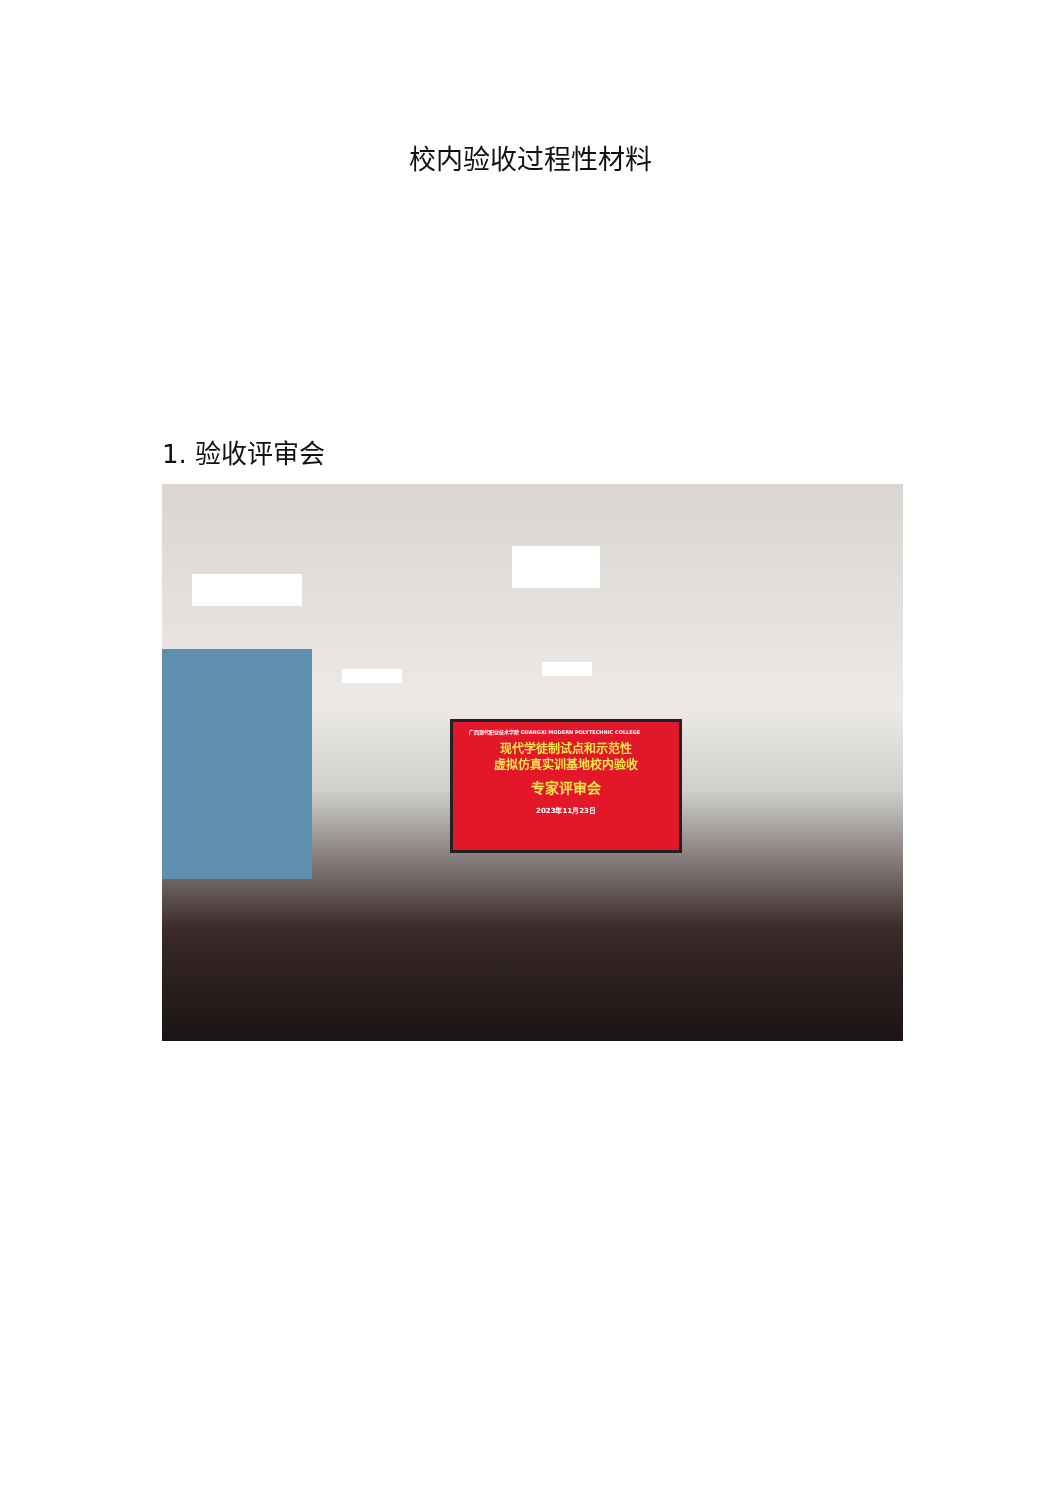校内验收过程性材料
1. 验收评审会
广西现代职业技术学院 GUANGXI MODERN POLYTECHNIC COLLEGE
现代学徒制试点和示范性
虚拟仿真实训基地校内验收
专家评审会
2023年11月23日